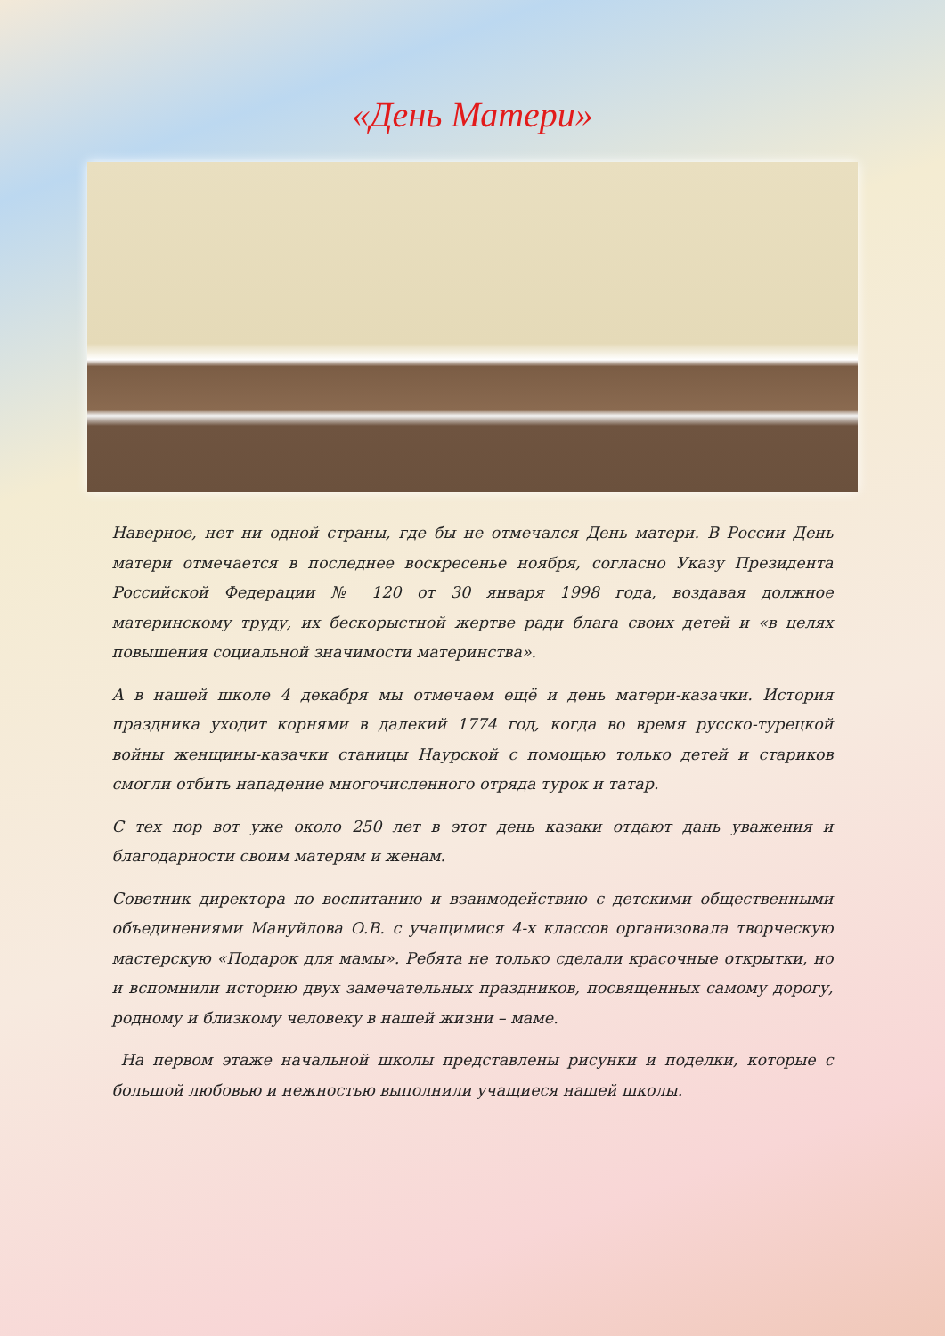«День Матери»
Наверное, нет ни одной страны, где бы не отмечался День матери. В России День матери отмечается в последнее воскресенье ноября, согласно Указу Президента Российской Федерации № 120 от 30 января 1998 года, воздавая должное материнскому труду, их бескорыстной жертве ради блага своих детей и «в целях повышения социальной значимости материнства».
А в нашей школе 4 декабря мы отмечаем ещё и день матери-казачки. История праздника уходит корнями в далекий 1774 год, когда во время русско-турецкой войны женщины-казачки станицы Наурской с помощью только детей и стариков смогли отбить нападение многочисленного отряда турок и татар.
С тех пор вот уже около 250 лет в этот день казаки отдают дань уважения и благодарности своим матерям и женам.
Советник директора по воспитанию и взаимодействию с детскими общественными объединениями Мануйлова О.В. с учащимися 4-х классов организовала творческую мастерскую «Подарок для мамы». Ребята не только сделали красочные открытки, но и вспомнили историю двух замечательных праздников, посвященных самому дорогу, родному и близкому человеку в нашей жизни – маме.
На первом этаже начальной школы представлены рисунки и поделки, которые с большой любовью и нежностью выполнили учащиеся нашей школы.